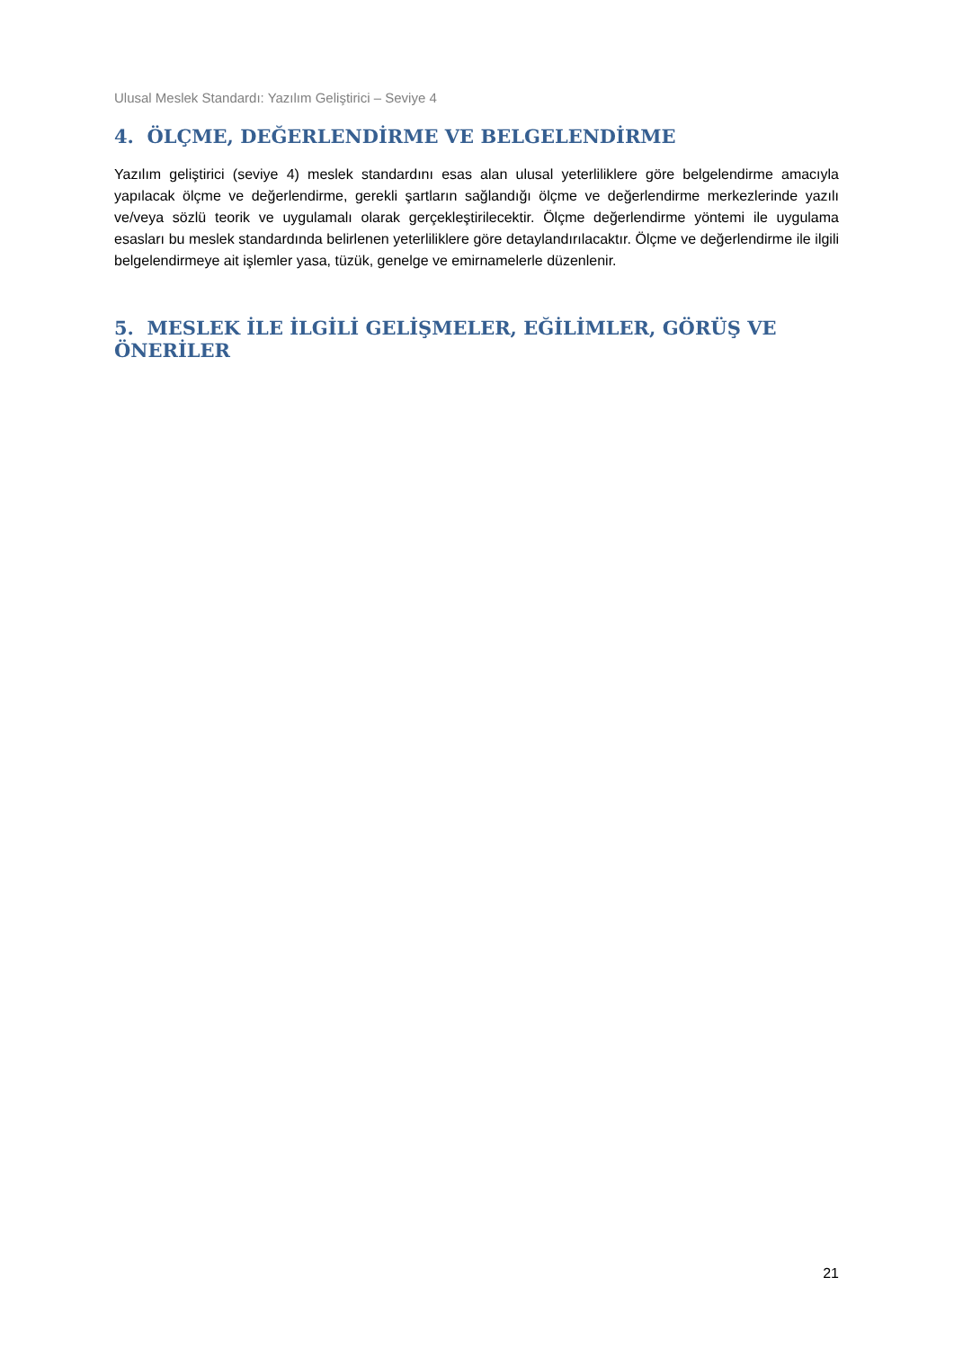Ulusal Meslek Standardı: Yazılım Geliştirici – Seviye 4
4. ÖLÇME, DEĞERLENDİRME VE BELGELENDİRME
Yazılım geliştirici (seviye 4) meslek standardını esas alan ulusal yeterliliklere göre belgelendirme amacıyla yapılacak ölçme ve değerlendirme, gerekli şartların sağlandığı ölçme ve değerlendirme merkezlerinde yazılı ve/veya sözlü teorik ve uygulamalı olarak gerçekleştirilecektir. Ölçme değerlendirme yöntemi ile uygulama esasları bu meslek standardında belirlenen yeterliliklere göre detaylandırılacaktır. Ölçme ve değerlendirme ile ilgili belgelendirmeye ait işlemler yasa, tüzük, genelge ve emirnamelerle düzenlenir.
5. MESLEK İLE İLGİLİ GELİŞMELER, EĞİLİMLER, GÖRÜŞ VE ÖNERİLER
21